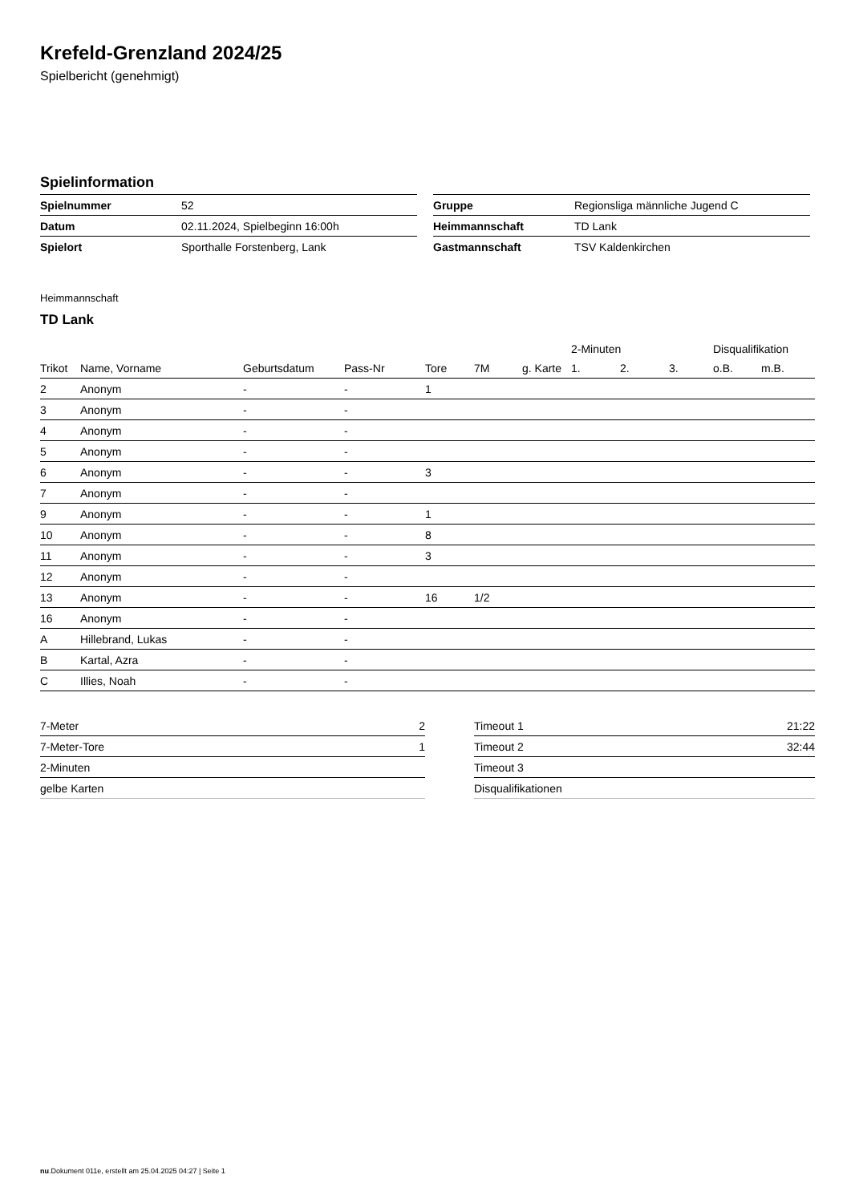Krefeld-Grenzland 2024/25
Spielbericht (genehmigt)
Spielinformation
| Spielnummer | 52 |
| Datum | 02.11.2024, Spielbeginn 16:00h |
| Spielort | Sporthalle Forstenberg, Lank |
| Gruppe | Regionsliga männliche Jugend C |
| Heimmannschaft | TD Lank |
| Gastmannschaft | TSV Kaldenkirchen |
Heimmannschaft
TD Lank
| | | | | | | | 2-Minuten | | | Disqualifikation | |
| --- | --- | --- | --- | --- | --- | --- | --- | --- | --- | --- | --- |
| Trikot | Name, Vorname | Geburtsdatum | Pass-Nr | Tore | 7M | g. Karte | 1. | 2. | 3. | o.B. | m.B. |
| 2 | Anonym | - | - | 1 | | | | | | | |
| 3 | Anonym | - | - | | | | | | | | |
| 4 | Anonym | - | - | | | | | | | | |
| 5 | Anonym | - | - | | | | | | | | |
| 6 | Anonym | - | - | 3 | | | | | | | |
| 7 | Anonym | - | - | | | | | | | | |
| 9 | Anonym | - | - | 1 | | | | | | | |
| 10 | Anonym | - | - | 8 | | | | | | | |
| 11 | Anonym | - | - | 3 | | | | | | | |
| 12 | Anonym | - | - | | | | | | | | |
| 13 | Anonym | - | - | 16 | 1/2 | | | | | | |
| 16 | Anonym | - | - | | | | | | | | |
| A | Hillebrand, Lukas | - | - | | | | | | | | |
| B | Kartal, Azra | - | - | | | | | | | | |
| C | Illies, Noah | - | - | | | | | | | | |
| 7-Meter | 2 |
| 7-Meter-Tore | 1 |
| 2-Minuten | |
| gelbe Karten | |
| Timeout 1 | 21:22 |
| Timeout 2 | 32:44 |
| Timeout 3 | |
| Disqualifikationen | |
nu.Dokument 011e, erstellt am 25.04.2025 04:27 | Seite 1